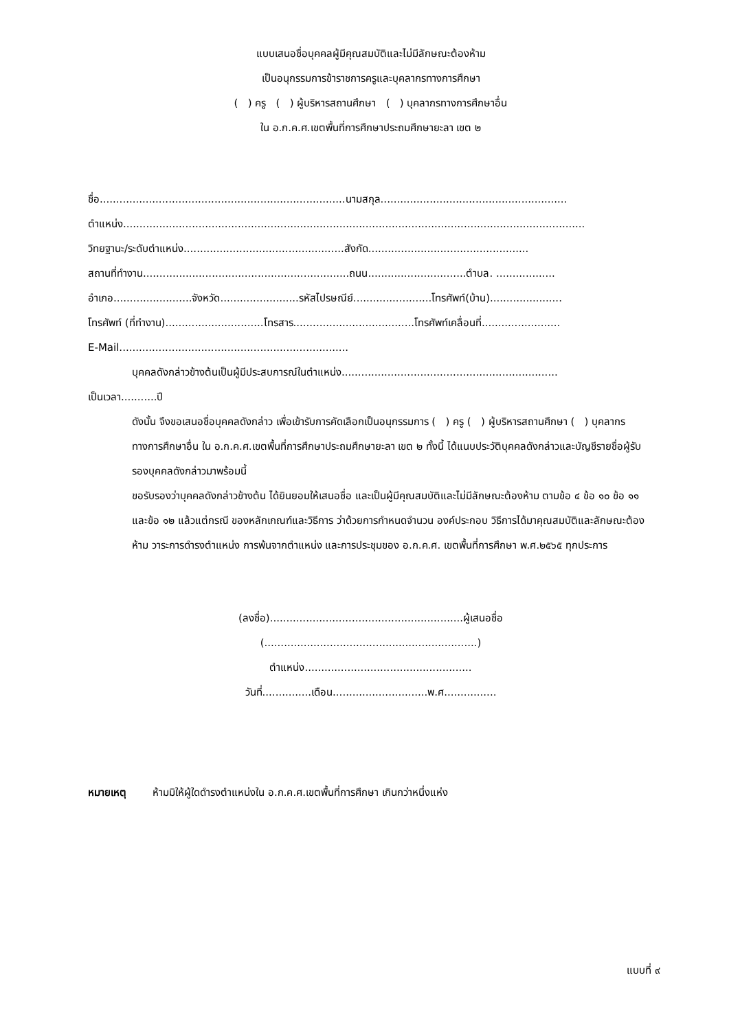แบบเสนอชื่อบุคคลผู้มีคุณสมบัติและไม่มีลักษณะต้องห้าม
เป็นอนุกรรมการข้าราชการครูและบุคลากรทางการศึกษา
( ) ครู ( ) ผู้บริหารสถานศึกษา ( ) บุคลากรทางการศึกษาอื่น
ใน อ.ก.ค.ศ.เขตพื้นที่การศึกษาประถมศึกษายะลา เขต ๒
ชื่อ...........................................................................นามสกุล.........................................................
ตำแหน่ง.............................................................................................................................................
วิทยฐานะ/ระดับตำแหน่ง.................................................สังกัด.................................................
สถานที่ทำงาน...............................................................ถนน..............................ตำบล. ..................
อำเภอ........................จังหวัด........................รหัสไปรษณีย์........................โทรศัพท์(บ้าน)......................
โทรศัพท์ (ที่ทำงาน)..............................โทรสาร.....................................โทรศัพท์เคลื่อนที่........................
E-Mail......................................................................
บุคคลดังกล่าวข้างต้นเป็นผู้มีประสบการณ์ในตำแหน่ง..................................................................
เป็นเวลา...........ปี
ดังนั้น จึงขอเสนอชื่อบุคคลดังกล่าว เพื่อเข้ารับการคัดเลือกเป็นอนุกรรมการ ( ) ครู ( ) ผู้บริหารสถานศึกษา ( ) บุคลากรทางการศึกษาอื่น ใน อ.ก.ค.ศ.เขตพื้นที่การศึกษาประถมศึกษายะลา เขต ๒ ทั้งนี้ ได้แนบประวัติบุคคลดังกล่าวและบัญชีรายชื่อผู้รับรองบุคคลดังกล่าวมาพร้อมนี้
ขอรับรองว่าบุคคลดังกล่าวข้างต้น ได้ยินยอมให้เสนอชื่อ และเป็นผู้มีคุณสมบัติและไม่มีลักษณะต้องห้าม ตามข้อ ๔ ข้อ ๑๐ ข้อ ๑๑ และข้อ ๑๒ แล้วแต่กรณี ของหลักเกณฑ์และวิธีการ ว่าด้วยการกำหนดจำนวน องค์ประกอบ วิธีการได้มาคุณสมบัติและลักษณะต้องห้าม วาระการดำรงตำแหน่ง การพ้นจากตำแหน่ง และการประชุมของ อ.ก.ค.ศ. เขตพื้นที่การศึกษา พ.ศ.๒๕๖๕ ทุกประการ
(ลงชื่อ)...........................................................ผู้เสนอชื่อ
(.................................................................)
ตำแหน่ง...................................................
วันที่...............เดือน.............................พ.ศ................
หมายเหตุ ห้ามมิให้ผู้ใดดำรงตำแหน่งใน อ.ก.ค.ศ.เขตพื้นที่การศึกษา เกินกว่าหนึ่งแห่ง
แบบที่ ๙